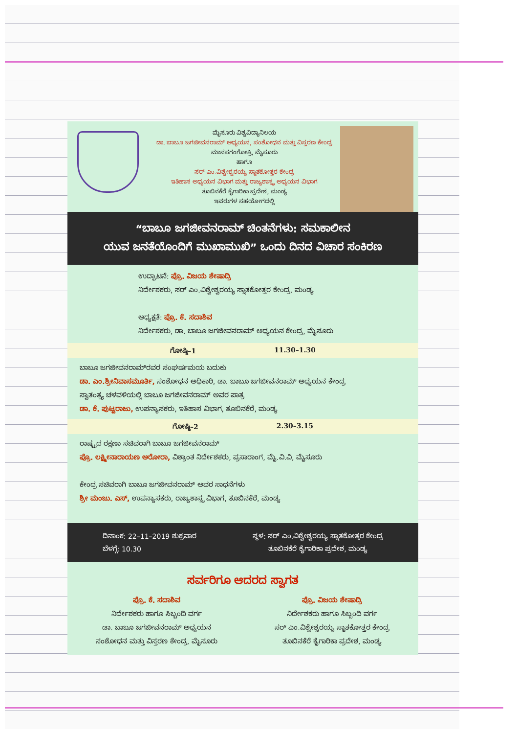ಮೈಸೂರು ವಿಶ್ವವಿದ್ಯಾನಿಲಯ
ಡಾ. ಬಾಬೂ ಜಗಜೀವನರಾಮ್ ಅಧ್ಯಯನ, ಸಂಶೋಧನ ಮತ್ತು ವಿಸ್ತರಣ ಕೇಂದ್ರ
ಮಾನಸಗಂಗೋತ್ರಿ, ಮೈಸೂರು
ಹಾಗೂ
ಸರ್ ಎಂ.ವಿಶ್ವೇಶ್ವರಯ್ಯ ಸ್ನಾತಕೋತ್ತರ ಕೇಂದ್ರ
ಇತಿಹಾಸ ಅಧ್ಯಯನ ವಿಭಾಗ ಮತ್ತು ರಾಜ್ಯಶಾಸ್ತ್ರ ಅಧ್ಯಯನ ವಿಭಾಗ
ತೂಬಿನಕೆರೆ ಕೈಗಾರಿಕಾ ಪ್ರದೇಶ, ಮಂಡ್ಯ
ಇವರುಗಳ ಸಹಯೋಗದಲ್ಲಿ
“ಬಾಬೂ ಜಗಜೀವನರಾಮ್ ಚಿಂತನೆಗಳು: ಸಮಕಾಲೀನ
ಯುವ ಜನತೆಯೊಂದಿಗೆ ಮುಖಾಮುಖಿ” ಒಂದು ದಿನದ ವಿಚಾರ ಸಂಕಿರಣ
ಉದ್ಘಾಟನೆ: ಪ್ರೊ. ವಿಜಯ ಶೇಷಾದ್ರಿ
ನಿರ್ದೇಶಕರು, ಸರ್ ಎಂ.ವಿಶ್ವೇಶ್ವರಯ್ಯ ಸ್ನಾತಕೋತ್ತರ ಕೇಂದ್ರ, ಮಂಡ್ಯ
ಅಧ್ಯಕ್ಷತೆ: ಪ್ರೊ. ಕೆ. ಸದಾಶಿವ
ನಿರ್ದೇಶಕರು, ಡಾ. ಬಾಬೂ ಜಗಜೀವನರಾಮ್ ಅಧ್ಯಯನ ಕೇಂದ್ರ, ಮೈಸೂರು
ಗೋಷ್ಠಿ–1 11.30–1.30
ಬಾಬೂ ಜಗಜೀವನರಾಮ್‌ರವರ ಸಂಘರ್ಷಮಯ ಬದುಕು
ಡಾ. ಎಂ.ಶ್ರೀನಿವಾಸಮೂರ್ತಿ, ಸಂಶೋಧನ ಅಧಿಕಾರಿ, ಡಾ. ಬಾಬೂ ಜಗಜೀವನರಾಮ್ ಅಧ್ಯಯನ ಕೇಂದ್ರ
ಸ್ವಾತಂತ್ರ್ಯ ಚಳವಳಿಯಲ್ಲಿ ಬಾಬೂ ಜಗಜೀವನರಾಮ್ ಅವರ ಪಾತ್ರ
ಡಾ. ಕೆ. ಪುಟ್ಟರಾಜು, ಉಪನ್ಯಾಸಕರು, ಇತಿಹಾಸ ವಿಭಾಗ, ತೂಬಿನಕೆರೆ, ಮಂಡ್ಯ
ಗೋಷ್ಠಿ–2 2.30–3.15
ರಾಷ್ಟ್ರದ ರಕ್ಷಣಾ ಸಚಿವರಾಗಿ ಬಾಬೂ ಜಗಜೀವನರಾಮ್
ಪ್ರೊ. ಲಕ್ಷ್ಮೀನಾರಾಯಣ ಅರೋರಾ, ವಿಶ್ರಾಂತ ನಿರ್ದೇಶಕರು, ಪ್ರಸಾರಾಂಗ, ಮೈ.ವಿ.ವಿ, ಮೈಸೂರು
ಕೇಂದ್ರ ಸಚಿವರಾಗಿ ಬಾಬೂ ಜಗಜೀವನರಾಮ್ ಅವರ ಸಾಧನೆಗಳು
ಶ್ರೀ ಮಂಜು. ಎಸ್, ಉಪನ್ಯಾಸಕರು, ರಾಜ್ಯಶಾಸ್ತ್ರ ವಿಭಾಗ, ತೂಬಿನಕೆರೆ, ಮಂಡ್ಯ
ದಿನಾಂಕ: 22–11–2019 ಶುಕ್ರವಾರ
ಬೆಳಗ್ಗೆ: 10.30
ಸ್ಥಳ: ಸರ್ ಎಂ.ವಿಶ್ವೇಶ್ವರಯ್ಯ ಸ್ನಾತಕೋತ್ತರ ಕೇಂದ್ರ
ತೂಬಿನಕೆರೆ ಕೈಗಾರಿಕಾ ಪ್ರದೇಶ, ಮಂಡ್ಯ
ಸರ್ವರಿಗೂ ಆದರದ ಸ್ವಾಗತ
ಪ್ರೊ. ಕೆ. ಸದಾಶಿವ
ನಿರ್ದೇಶಕರು ಹಾಗೂ ಸಿಬ್ಬಂದಿ ವರ್ಗ
ಡಾ. ಬಾಬೂ ಜಗಜೀವನರಾಮ್ ಅಧ್ಯಯನ
ಸಂಶೋಧನ ಮತ್ತು ವಿಸ್ತರಣ ಕೇಂದ್ರ, ಮೈಸೂರು
ಪ್ರೊ. ವಿಜಯ ಶೇಷಾದ್ರಿ
ನಿರ್ದೇಶಕರು ಹಾಗೂ ಸಿಬ್ಬಂದಿ ವರ್ಗ
ಸರ್ ಎಂ.ವಿಶ್ವೇಶ್ವರಯ್ಯ ಸ್ನಾತಕೋತ್ತರ ಕೇಂದ್ರ
ತೂಬಿನಕೆರೆ ಕೈಗಾರಿಕಾ ಪ್ರದೇಶ, ಮಂಡ್ಯ